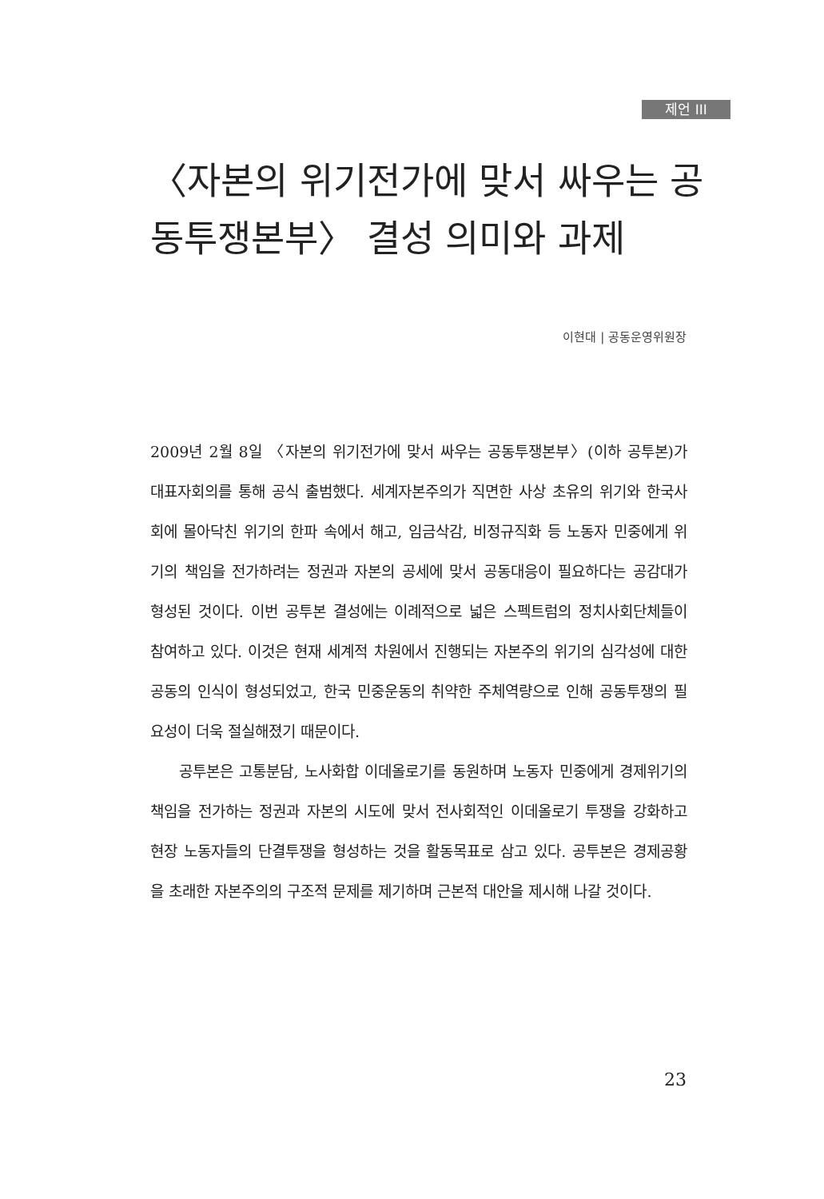제언 III
〈자본의 위기전가에 맞서 싸우는 공동투쟁본부〉 결성 의미와 과제
이현대 | 공동운영위원장
2009년 2월 8일 〈자본의 위기전가에 맞서 싸우는 공동투쟁본부〉(이하 공투본)가 대표자회의를 통해 공식 출범했다. 세계자본주의가 직면한 사상 초유의 위기와 한국사회에 몰아닥친 위기의 한파 속에서 해고, 임금삭감, 비정규직화 등 노동자 민중에게 위기의 책임을 전가하려는 정권과 자본의 공세에 맞서 공동대응이 필요하다는 공감대가 형성된 것이다. 이번 공투본 결성에는 이례적으로 넓은 스펙트럼의 정치사회단체들이 참여하고 있다. 이것은 현재 세계적 차원에서 진행되는 자본주의 위기의 심각성에 대한 공동의 인식이 형성되었고, 한국 민중운동의 취약한 주체역량으로 인해 공동투쟁의 필요성이 더욱 절실해졌기 때문이다.
공투본은 고통분담, 노사화합 이데올로기를 동원하며 노동자 민중에게 경제위기의 책임을 전가하는 정권과 자본의 시도에 맞서 전사회적인 이데올로기 투쟁을 강화하고 현장 노동자들의 단결투쟁을 형성하는 것을 활동목표로 삼고 있다. 공투본은 경제공황을 초래한 자본주의의 구조적 문제를 제기하며 근본적 대안을 제시해 나갈 것이다.
23